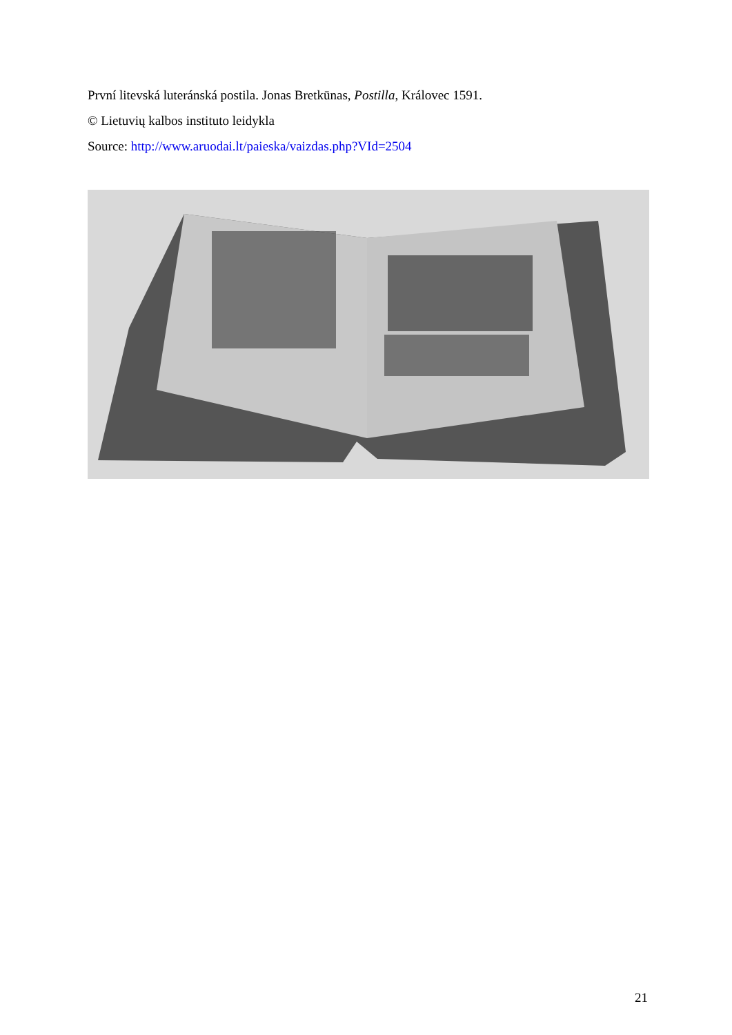První litevská luteránská postila. Jonas Bretkūnas, Postilla, Královec 1591.
© Lietuvių kalbos instituto leidykla
Source: http://www.aruodai.lt/paieska/vaizdas.php?VId=2504
21